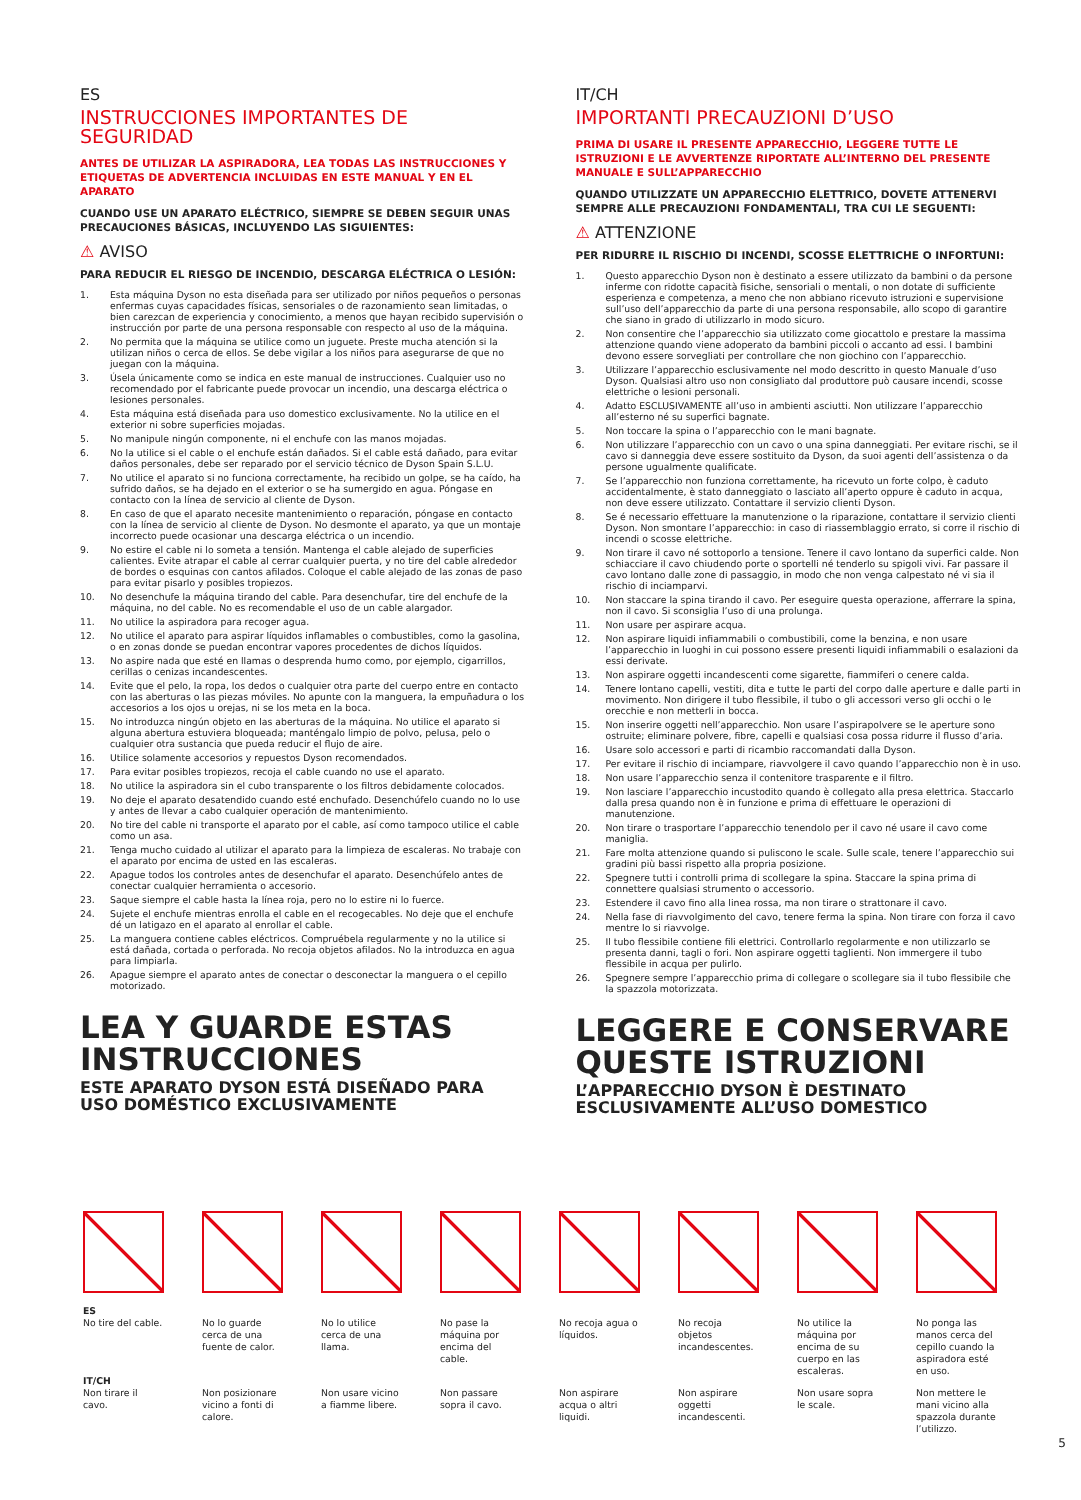ES
INSTRUCCIONES IMPORTANTES DE SEGURIDAD
ANTES DE UTILIZAR LA ASPIRADORA, LEA TODAS LAS INSTRUCCIONES Y ETIQUETAS DE ADVERTENCIA INCLUIDAS EN ESTE MANUAL Y EN EL APARATO
CUANDO USE UN APARATO ELÉCTRICO, SIEMPRE SE DEBEN SEGUIR UNAS PRECAUCIONES BÁSICAS, INCLUYENDO LAS SIGUIENTES:
⚠ AVISO
PARA REDUCIR EL RIESGO DE INCENDIO, DESCARGA ELÉCTRICA O LESIÓN:
1. Esta máquina Dyson no esta diseñada para ser utilizado por niños pequeños o personas enfermas cuyas capacidades físicas, sensoriales o de razonamiento sean limitadas, o bien carezcan de experiencia y conocimiento, a menos que hayan recibido supervisión o instrucción por parte de una persona responsable con respecto al uso de la máquina.
2. No permita que la máquina se utilice como un juguete. Preste mucha atención si la utilizan niños o cerca de ellos. Se debe vigilar a los niños para asegurarse de que no juegan con la máquina.
3. Úsela únicamente como se indica en este manual de instrucciones. Cualquier uso no recomendado por el fabricante puede provocar un incendio, una descarga eléctrica o lesiones personales.
4. Esta máquina está diseñada para uso domestico exclusivamente. No la utilice en el exterior ni sobre superficies mojadas.
5. No manipule ningún componente, ni el enchufe con las manos mojadas.
6. No la utilice si el cable o el enchufe están dañados. Si el cable está dañado, para evitar daños personales, debe ser reparado por el servicio técnico de Dyson Spain S.L.U.
7. No utilice el aparato si no funciona correctamente, ha recibido un golpe, se ha caído, ha sufrido daños, se ha dejado en el exterior o se ha sumergido en agua. Póngase en contacto con la línea de servicio al cliente de Dyson.
8. En caso de que el aparato necesite mantenimiento o reparación, póngase en contacto con la línea de servicio al cliente de Dyson. No desmonte el aparato, ya que un montaje incorrecto puede ocasionar una descarga eléctrica o un incendio.
9. No estire el cable ni lo someta a tensión. Mantenga el cable alejado de superficies calientes. Evite atrapar el cable al cerrar cualquier puerta, y no tire del cable alrededor de bordes o esquinas con cantos afilados. Coloque el cable alejado de las zonas de paso para evitar pisarlo y posibles tropiezos.
10. No desenchufe la máquina tirando del cable. Para desenchufar, tire del enchufe de la máquina, no del cable. No es recomendable el uso de un cable alargador.
11. No utilice la aspiradora para recoger agua.
12. No utilice el aparato para aspirar líquidos inflamables o combustibles, como la gasolina, o en zonas donde se puedan encontrar vapores procedentes de dichos líquidos.
13. No aspire nada que esté en llamas o desprenda humo como, por ejemplo, cigarrillos, cerillas o cenizas incandescentes.
14. Evite que el pelo, la ropa, los dedos o cualquier otra parte del cuerpo entre en contacto con las aberturas o las piezas móviles. No apunte con la manguera, la empuñadura o los accesorios a los ojos u orejas, ni se los meta en la boca.
15. No introduzca ningún objeto en las aberturas de la máquina. No utilice el aparato si alguna abertura estuviera bloqueada; manténgalo limpio de polvo, pelusa, pelo o cualquier otra sustancia que pueda reducir el flujo de aire.
16. Utilice solamente accesorios y repuestos Dyson recomendados.
17. Para evitar posibles tropiezos, recoja el cable cuando no use el aparato.
18. No utilice la aspiradora sin el cubo transparente o los filtros debidamente colocados.
19. No deje el aparato desatendido cuando esté enchufado. Desenchúfelo cuando no lo use y antes de llevar a cabo cualquier operación de mantenimiento.
20. No tire del cable ni transporte el aparato por el cable, así como tampoco utilice el cable como un asa.
21. Tenga mucho cuidado al utilizar el aparato para la limpieza de escaleras. No trabaje con el aparato por encima de usted en las escaleras.
22. Apague todos los controles antes de desenchufar el aparato. Desenchúfelo antes de conectar cualquier herramienta o accesorio.
23. Saque siempre el cable hasta la línea roja, pero no lo estire ni lo fuerce.
24. Sujete el enchufe mientras enrolla el cable en el recogecables. No deje que el enchufe dé un latigazo en el aparato al enrollar el cable.
25. La manguera contiene cables eléctricos. Compruébela regularmente y no la utilice si está dañada, cortada o perforada. No recoja objetos afilados. No la introduzca en agua para limpiarla.
26. Apague siempre el aparato antes de conectar o desconectar la manguera o el cepillo motorizado.
LEA Y GUARDE ESTAS INSTRUCCIONES
ESTE APARATO DYSON ESTÁ DISEÑADO PARA USO DOMÉSTICO EXCLUSIVAMENTE
IT/CH
IMPORTANTI PRECAUZIONI D’USO
PRIMA DI USARE IL PRESENTE APPARECCHIO, LEGGERE TUTTE LE ISTRUZIONI E LE AVVERTENZE RIPORTATE ALL’INTERNO DEL PRESENTE MANUALE E SULL’APPARECCHIO
QUANDO UTILIZZATE UN APPARECCHIO ELETTRICO, DOVETE ATTENERVI SEMPRE ALLE PRECAUZIONI FONDAMENTALI, TRA CUI LE SEGUENTI:
⚠ ATTENZIONE
PER RIDURRE IL RISCHIO DI INCENDI, SCOSSE ELETTRICHE O INFORTUNI:
1. Questo apparecchio Dyson non è destinato a essere utilizzato da bambini o da persone inferme con ridotte capacità fisiche, sensoriali o mentali, o non dotate di sufficiente esperienza e competenza, a meno che non abbiano ricevuto istruzioni e supervisione sull’uso dell’apparecchio da parte di una persona responsabile, allo scopo di garantire che siano in grado di utilizzarlo in modo sicuro.
2. Non consentire che l’apparecchio sia utilizzato come giocattolo e prestare la massima attenzione quando viene adoperato da bambini piccoli o accanto ad essi. I bambini devono essere sorvegliati per controllare che non giochino con l’apparecchio.
3. Utilizzare l’apparecchio esclusivamente nel modo descritto in questo Manuale d’uso Dyson. Qualsiasi altro uso non consigliato dal produttore può causare incendi, scosse elettriche o lesioni personali.
4. Adatto ESCLUSIVAMENTE all’uso in ambienti asciutti. Non utilizzare l’apparecchio all’esterno né su superfici bagnate.
5. Non toccare la spina o l’apparecchio con le mani bagnate.
6. Non utilizzare l’apparecchio con un cavo o una spina danneggiati. Per evitare rischi, se il cavo si danneggia deve essere sostituito da Dyson, da suoi agenti dell’assistenza o da persone ugualmente qualificate.
7. Se l’apparecchio non funziona correttamente, ha ricevuto un forte colpo, è caduto accidentalmente, è stato danneggiato o lasciato all’aperto oppure è caduto in acqua, non deve essere utilizzato. Contattare il servizio clienti Dyson.
8. Se é necessario effettuare la manutenzione o la riparazione, contattare il servizio clienti Dyson. Non smontare l’apparecchio: in caso di riassemblaggio errato, si corre il rischio di incendi o scosse elettriche.
9. Non tirare il cavo né sottoporlo a tensione. Tenere il cavo lontano da superfici calde. Non schiacciare il cavo chiudendo porte o sportelli né tenderlo su spigoli vivi. Far passare il cavo lontano dalle zone di passaggio, in modo che non venga calpestato né vi sia il rischio di inciamparvi.
10. Non staccare la spina tirando il cavo. Per eseguire questa operazione, afferrare la spina, non il cavo. Si sconsiglia l’uso di una prolunga.
11. Non usare per aspirare acqua.
12. Non aspirare liquidi infiammabili o combustibili, come la benzina, e non usare l’apparecchio in luoghi in cui possono essere presenti liquidi infiammabili o esalazioni da essi derivate.
13. Non aspirare oggetti incandescenti come sigarette, fiammiferi o cenere calda.
14. Tenere lontano capelli, vestiti, dita e tutte le parti del corpo dalle aperture e dalle parti in movimento. Non dirigere il tubo flessibile, il tubo o gli accessori verso gli occhi o le orecchie e non metterli in bocca.
15. Non inserire oggetti nell’apparecchio. Non usare l’aspirapolvere se le aperture sono ostruite; eliminare polvere, fibre, capelli e qualsiasi cosa possa ridurre il flusso d’aria.
16. Usare solo accessori e parti di ricambio raccomandati dalla Dyson.
17. Per evitare il rischio di inciampare, riavvolgere il cavo quando l’apparecchio non è in uso.
18. Non usare l’apparecchio senza il contenitore trasparente e il filtro.
19. Non lasciare l’apparecchio incustodito quando è collegato alla presa elettrica. Staccarlo dalla presa quando non è in funzione e prima di effettuare le operazioni di manutenzione.
20. Non tirare o trasportare l’apparecchio tenendolo per il cavo né usare il cavo come maniglia.
21. Fare molta attenzione quando si puliscono le scale. Sulle scale, tenere l’apparecchio sui gradini più bassi rispetto alla propria posizione.
22. Spegnere tutti i controlli prima di scollegare la spina. Staccare la spina prima di connettere qualsiasi strumento o accessorio.
23. Estendere il cavo fino alla linea rossa, ma non tirare o strattonare il cavo.
24. Nella fase di riavvolgimento del cavo, tenere ferma la spina. Non tirare con forza il cavo mentre lo si riavvolge.
25. Il tubo flessibile contiene fili elettrici. Controllarlo regolarmente e non utilizzarlo se presenta danni, tagli o fori. Non aspirare oggetti taglienti. Non immergere il tubo flessibile in acqua per pulirlo.
26. Spegnere sempre l’apparecchio prima di collegare o scollegare sia il tubo flessibile che la spazzola motorizzata.
LEGGERE E CONSERVARE QUESTE ISTRUZIONI
L’APPARECCHIO DYSON È DESTINATO ESCLUSIVAMENTE ALL’USO DOMESTICO
ES
No tire del cable.
IT/CH
Non tirare il cavo.
No lo guarde cerca de una fuente de calor.
Non posizionare vicino a fonti di calore.
No lo utilice cerca de una llama.
Non usare vicino a fiamme libere.
No pase la máquina por encima del cable.
Non passare sopra il cavo.
No recoja agua o líquidos.
Non aspirare acqua o altri liquidi.
No recoja objetos incandescentes.
Non aspirare oggetti incandescenti.
No utilice la máquina por encima de su cuerpo en las escaleras.
Non usare sopra le scale.
No ponga las manos cerca del cepillo cuando la aspiradora esté en uso.
Non mettere le mani vicino alla spazzola durante l’utilizzo.
5